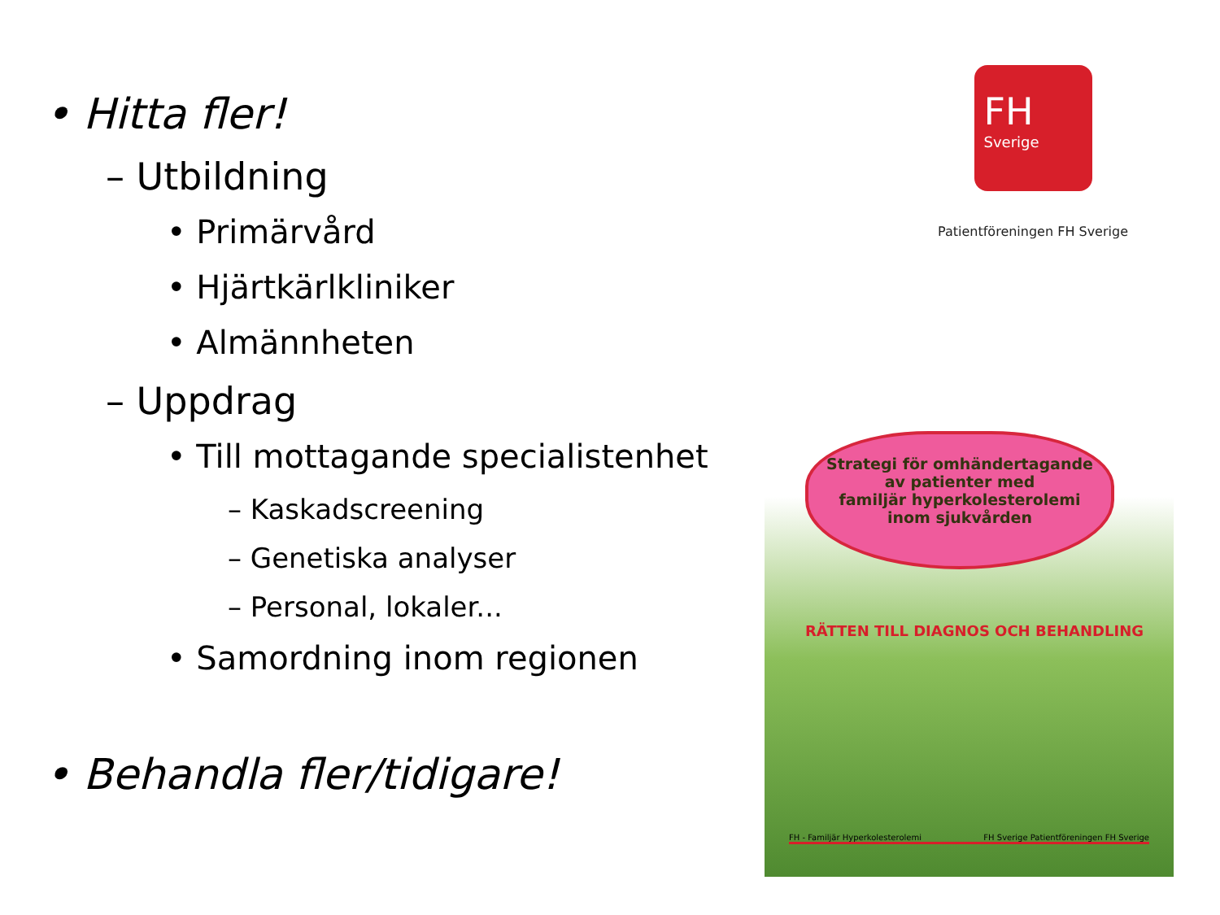• Hitta fler!
– Utbildning
• Primärvård
• Hjärtkärlkliniker
• Almännheten
– Uppdrag
• Till mottagande specialistenhet
– Kaskadscreening
– Genetiska analyser
– Personal, lokaler...
• Samordning inom regionen
• Behandla fler/tidigare!
FH
Sverige
Patientföreningen FH Sverige
Strategi för omhändertagande
av patienter med
familjär hyperkolesterolemi
inom sjukvården
RÄTTEN TILL DIAGNOS OCH BEHANDLING
FH - Familjär Hyperkolesterolemi FH Sverige Patientföreningen FH Sverige